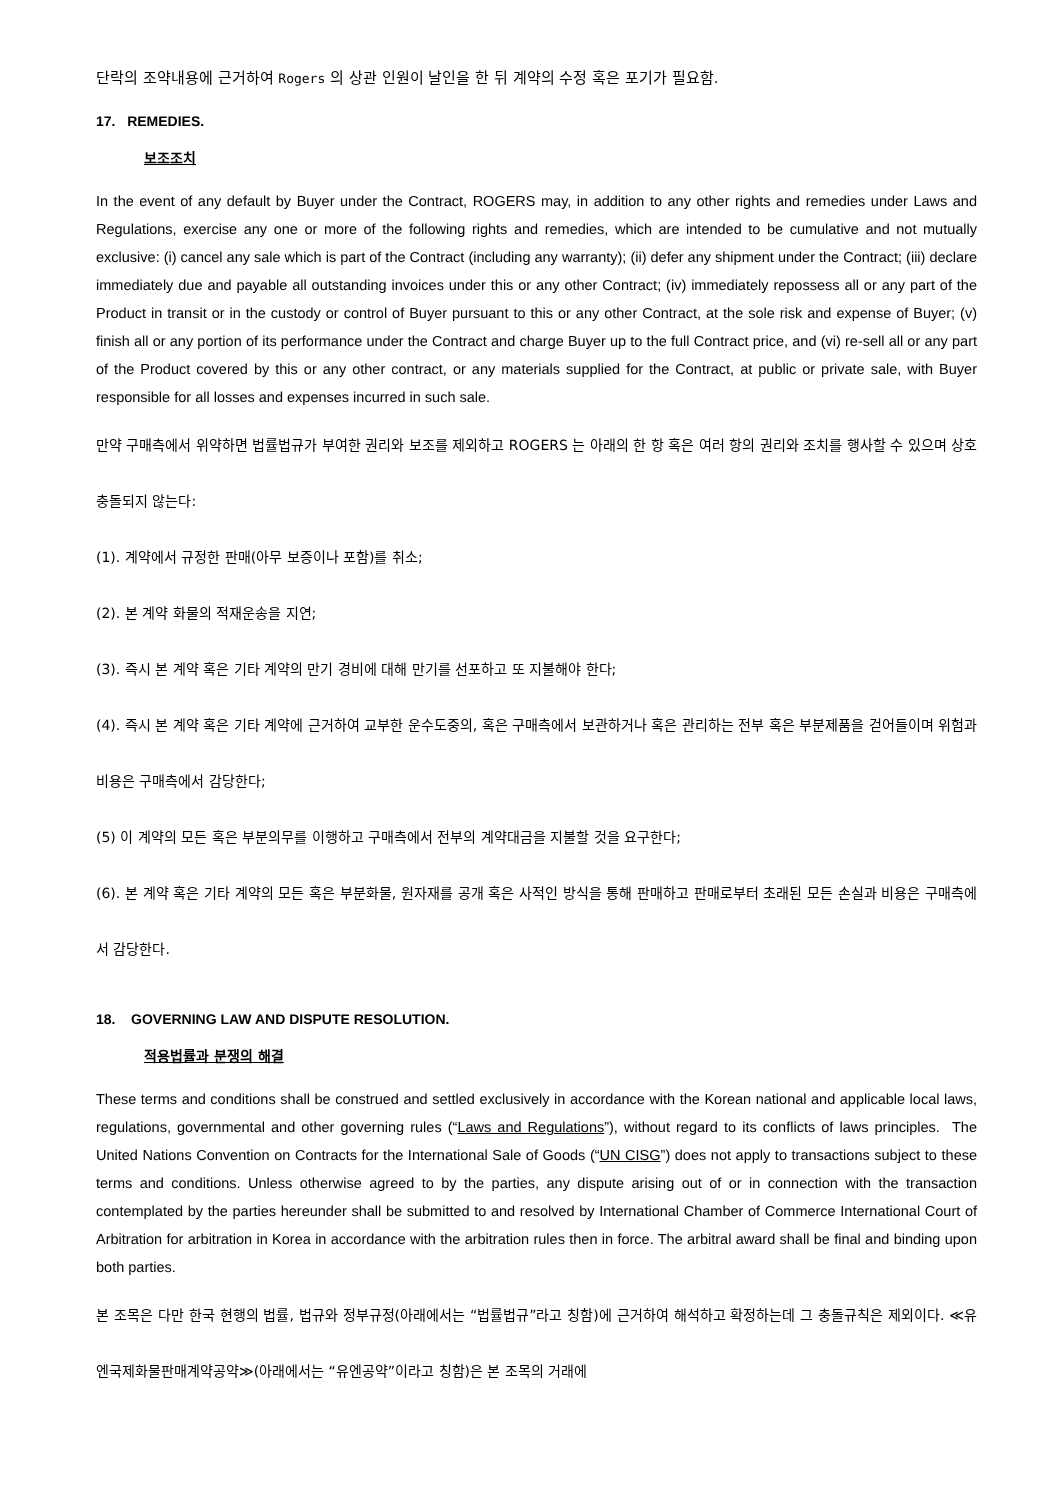단락의 조약내용에 근거하여 Rogers 의 상관 인원이 날인을 한 뒤 계약의 수정 혹은 포기가 필요함.
17. REMEDIES.
보조조치
In the event of any default by Buyer under the Contract, ROGERS may, in addition to any other rights and remedies under Laws and Regulations, exercise any one or more of the following rights and remedies, which are intended to be cumulative and not mutually exclusive: (i) cancel any sale which is part of the Contract (including any warranty); (ii) defer any shipment under the Contract; (iii) declare immediately due and payable all outstanding invoices under this or any other Contract; (iv) immediately repossess all or any part of the Product in transit or in the custody or control of Buyer pursuant to this or any other Contract, at the sole risk and expense of Buyer; (v) finish all or any portion of its performance under the Contract and charge Buyer up to the full Contract price, and (vi) re-sell all or any part of the Product covered by this or any other contract, or any materials supplied for the Contract, at public or private sale, with Buyer responsible for all losses and expenses incurred in such sale.
만약 구매측에서 위약하면 법률법규가 부여한 권리와 보조를 제외하고 ROGERS 는 아래의 한 항 혹은 여러 항의 권리와 조치를 행사할 수 있으며 상호 충돌되지 않는다:
(1). 계약에서 규정한 판매(아무 보증이나 포함)를 취소;
(2). 본 계약 화물의 적재운송을 지연;
(3). 즉시 본 계약 혹은 기타 계약의 만기 경비에 대해 만기를 선포하고 또 지불해야 한다;
(4). 즉시 본 계약 혹은 기타 계약에 근거하여 교부한 운수도중의, 혹은 구매측에서 보관하거나 혹은 관리하는 전부 혹은 부분제품을 걷어들이며 위험과 비용은 구매측에서 감당한다;
(5) 이 계약의 모든 혹은 부분의무를 이행하고 구매측에서 전부의 계약대금을 지불할 것을 요구한다;
(6). 본 계약 혹은 기타 계약의 모든 혹은 부분화물, 원자재를 공개 혹은 사적인 방식을 통해 판매하고 판매로부터 초래된 모든 손실과 비용은 구매측에서 감당한다.
18. GOVERNING LAW AND DISPUTE RESOLUTION.
적용법률과 분쟁의 해결
These terms and conditions shall be construed and settled exclusively in accordance with the Korean national and applicable local laws, regulations, governmental and other governing rules (“Laws and Regulations”), without regard to its conflicts of laws principles. The United Nations Convention on Contracts for the International Sale of Goods (“UN CISG”) does not apply to transactions subject to these terms and conditions. Unless otherwise agreed to by the parties, any dispute arising out of or in connection with the transaction contemplated by the parties hereunder shall be submitted to and resolved by International Chamber of Commerce International Court of Arbitration for arbitration in Korea in accordance with the arbitration rules then in force. The arbitral award shall be final and binding upon both parties.
본 조목은 다만 한국 현행의 법률, 법규와 정부규정(아래에서는 “법률법규”라고 칭함)에 근거하여 해석하고 확정하는데 그 충돌규칙은 제외이다. ≪유엔국제화물판매계약공약≫(아래에서는 “유엔공약”이라고 칭함)은 본 조목의 거래에